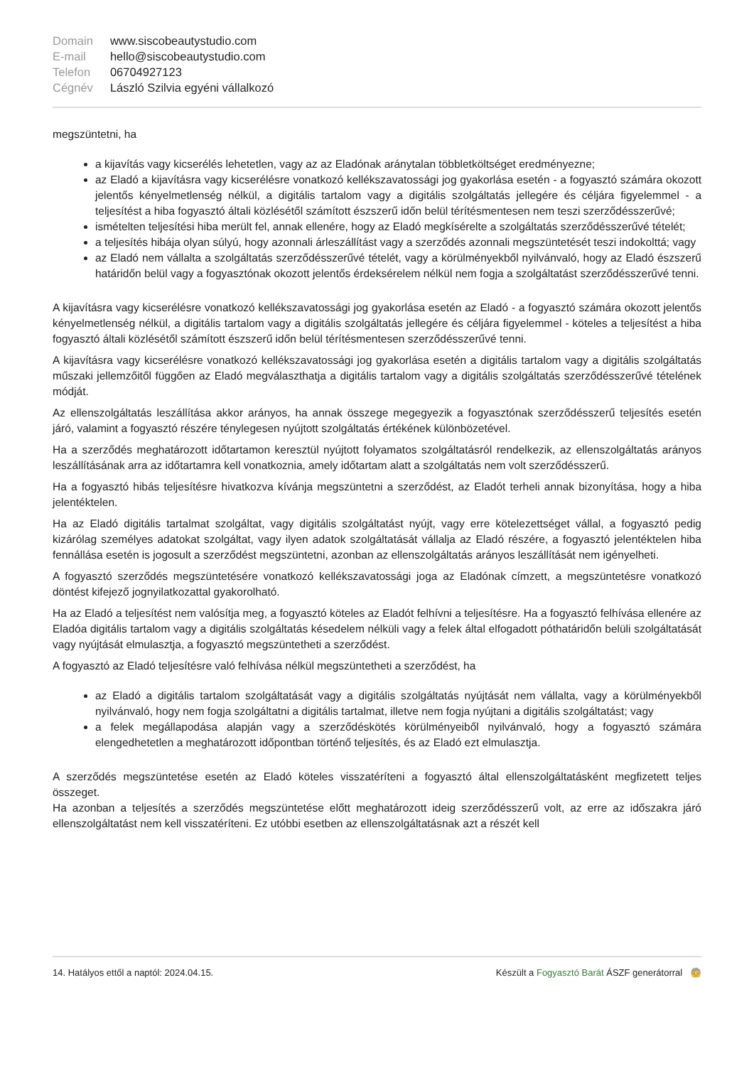| Domain | www.siscobeautystudio.com |
| E-mail | hello@siscobeautystudio.com |
| Telefon | 06704927123 |
| Cégnév | László Szilvia egyéni vállalkozó |
megszüntetni, ha
a kijavítás vagy kicserélés lehetetlen, vagy az az Eladónak aránytalan többletköltséget eredményezne;
az Eladó a kijavításra vagy kicserélésre vonatkozó kellékszavatossági jog gyakorlása esetén - a fogyasztó számára okozott jelentős kényelmetlenség nélkül, a digitális tartalom vagy a digitális szolgáltatás jellegére és céljára figyelemmel - a teljesítést a hiba fogyasztó általi közlésétől számított észszerű időn belül térítésmentesen nem teszi szerződésszerűvé;
ismételten teljesítési hiba merült fel, annak ellenére, hogy az Eladó megkísérelte a szolgáltatás szerződésszerűvé tételét;
a teljesítés hibája olyan súlyú, hogy azonnali árleszállítást vagy a szerződés azonnali megszüntetését teszi indokolttá; vagy
az Eladó nem vállalta a szolgáltatás szerződésszerűvé tételét, vagy a körülményekből nyilvánvaló, hogy az Eladó észszerű határidőn belül vagy a fogyasztónak okozott jelentős érdeksérelem nélkül nem fogja a szolgáltatást szerződésszerűvé tenni.
A kijavításra vagy kicserélésre vonatkozó kellékszavatossági jog gyakorlása esetén az Eladó - a fogyasztó számára okozott jelentős kényelmetlenség nélkül, a digitális tartalom vagy a digitális szolgáltatás jellegére és céljára figyelemmel - köteles a teljesítést a hiba fogyasztó általi közlésétől számított észszerű időn belül térítésmentesen szerződésszerűvé tenni.
A kijavításra vagy kicserélésre vonatkozó kellékszavatossági jog gyakorlása esetén a digitális tartalom vagy a digitális szolgáltatás műszaki jellemzőitől függően az Eladó megválaszthatja a digitális tartalom vagy a digitális szolgáltatás szerződésszerűvé tételének módját.
Az ellenszolgáltatás leszállítása akkor arányos, ha annak összege megegyezik a fogyasztónak szerződésszerű teljesítés esetén járó, valamint a fogyasztó részére ténylegesen nyújtott szolgáltatás értékének különbözetével.
Ha a szerződés meghatározott időtartamon keresztül nyújtott folyamatos szolgáltatásról rendelkezik, az ellenszolgáltatás arányos leszállításának arra az időtartamra kell vonatkoznia, amely időtartam alatt a szolgáltatás nem volt szerződésszerű.
Ha a fogyasztó hibás teljesítésre hivatkozva kívánja megszüntetni a szerződést, az Eladót terheli annak bizonyítása, hogy a hiba jelentéktelen.
Ha az Eladó digitális tartalmat szolgáltat, vagy digitális szolgáltatást nyújt, vagy erre kötelezettséget vállal, a fogyasztó pedig kizárólag személyes adatokat szolgáltat, vagy ilyen adatok szolgáltatását vállalja az Eladó részére, a fogyasztó jelentéktelen hiba fennállása esetén is jogosult a szerződést megszüntetni, azonban az ellenszolgáltatás arányos leszállítását nem igényelheti.
A fogyasztó szerződés megszüntetésére vonatkozó kellékszavatossági joga az Eladónak címzett, a megszüntetésre vonatkozó döntést kifejező jognyilatkozattal gyakorolható.
Ha az Eladó a teljesítést nem valósítja meg, a fogyasztó köteles az Eladót felhívni a teljesítésre. Ha a fogyasztó felhívása ellenére az Eladóa digitális tartalom vagy a digitális szolgáltatás késedelem nélküli vagy a felek által elfogadott póthatáridőn belüli szolgáltatását vagy nyújtását elmulasztja, a fogyasztó megszüntetheti a szerződést.
A fogyasztó az Eladó teljesítésre való felhívása nélkül megszüntetheti a szerződést, ha
az Eladó a digitális tartalom szolgáltatását vagy a digitális szolgáltatás nyújtását nem vállalta, vagy a körülményekből nyilvánvaló, hogy nem fogja szolgáltatni a digitális tartalmat, illetve nem fogja nyújtani a digitális szolgáltatást; vagy
a felek megállapodása alapján vagy a szerződéskötés körülményeiből nyilvánvaló, hogy a fogyasztó számára elengedhetetlen a meghatározott időpontban történő teljesítés, és az Eladó ezt elmulasztja.
A szerződés megszüntetése esetén az Eladó köteles visszatéríteni a fogyasztó által ellenszolgáltatásként megfizetett teljes összeget.
Ha azonban a teljesítés a szerződés megszüntetése előtt meghatározott ideig szerződésszerű volt, az erre az időszakra járó ellenszolgáltatást nem kell visszatéríteni. Ez utóbbi esetben az ellenszolgáltatásnak azt a részét kell
14. Hatályos ettől a naptól: 2024.04.15. Készült a Fogyasztó Barát ÁSZF generátorral 🧓